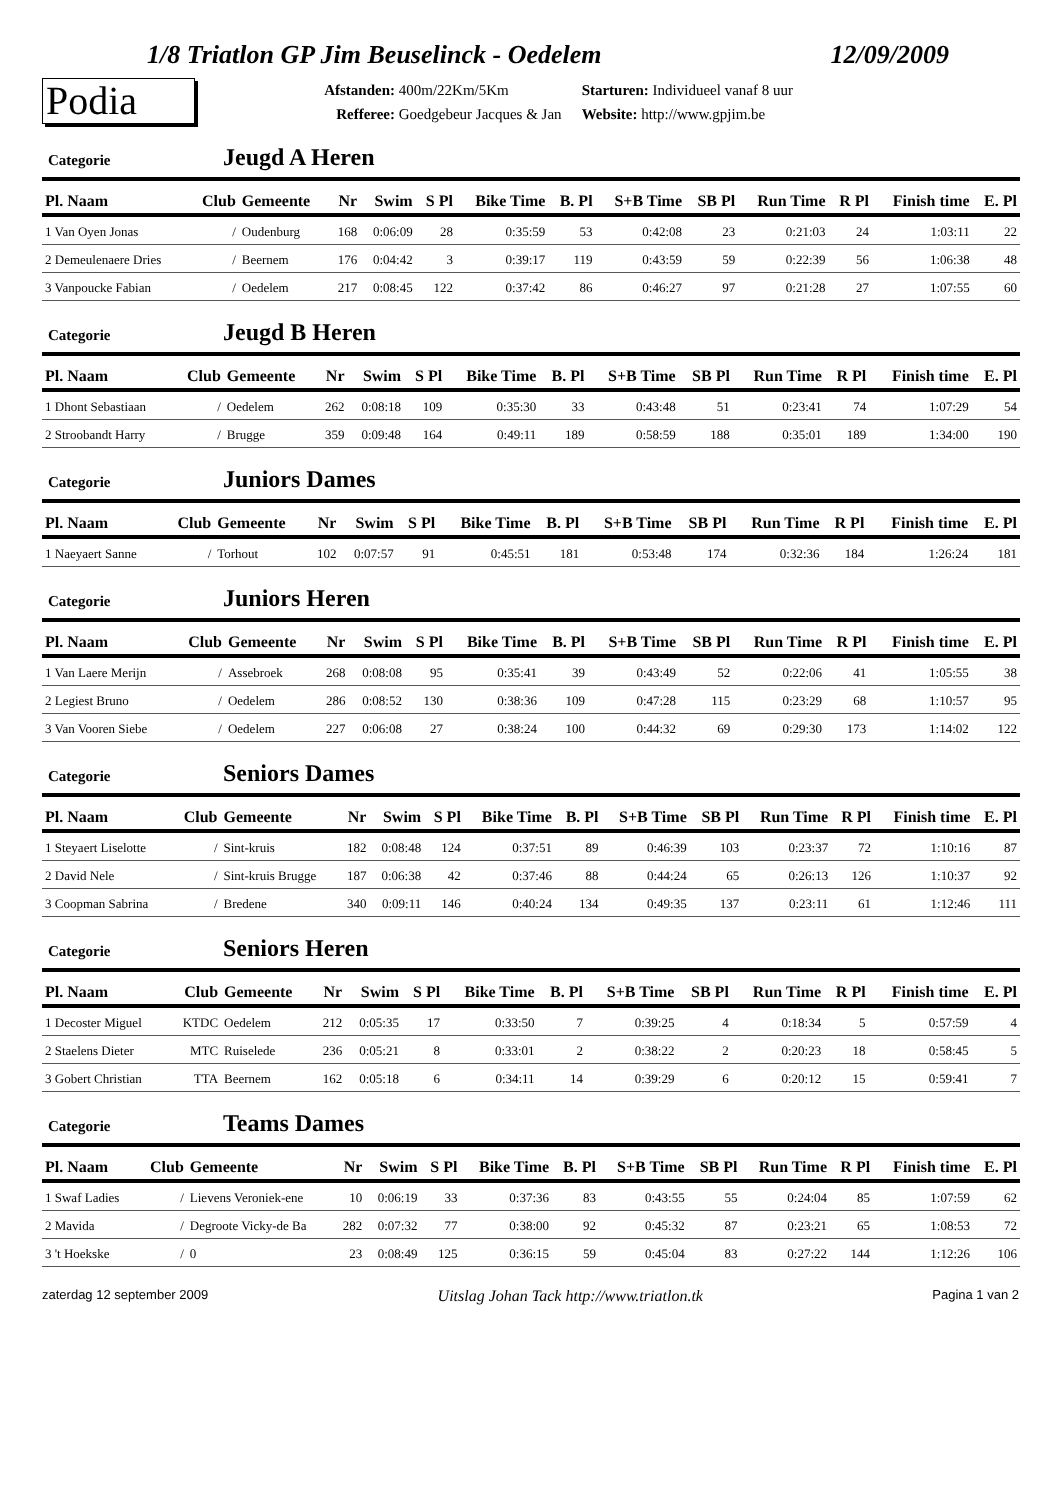1/8 Triatlon GP Jim Beuselinck - Oedelem 12/09/2009
Podia
Afstanden: 400m/22Km/5Km
Refferee: Goedgebeur Jacques & Jan
Starturen: Individueel vanaf 8 uur
Website: http://www.gpjim.be
Categorie Jeugd A Heren
| Pl. Naam | Club | Gemeente | Nr | Swim | S Pl | Bike Time | B. Pl | S+B Time | SB Pl | Run Time | R Pl | Finish time | E. Pl |
| --- | --- | --- | --- | --- | --- | --- | --- | --- | --- | --- | --- | --- | --- |
| 1 Van Oyen Jonas | / | Oudenburg | 168 | 0:06:09 | 28 | 0:35:59 | 53 | 0:42:08 | 23 | 0:21:03 | 24 | 1:03:11 | 22 |
| 2 Demeulenaere Dries | / | Beernem | 176 | 0:04:42 | 3 | 0:39:17 | 119 | 0:43:59 | 59 | 0:22:39 | 56 | 1:06:38 | 48 |
| 3 Vanpoucke Fabian | / | Oedelem | 217 | 0:08:45 | 122 | 0:37:42 | 86 | 0:46:27 | 97 | 0:21:28 | 27 | 1:07:55 | 60 |
Categorie Jeugd B Heren
| Pl. Naam | Club | Gemeente | Nr | Swim | S Pl | Bike Time | B. Pl | S+B Time | SB Pl | Run Time | R Pl | Finish time | E. Pl |
| --- | --- | --- | --- | --- | --- | --- | --- | --- | --- | --- | --- | --- | --- |
| 1 Dhont Sebastiaan | / | Oedelem | 262 | 0:08:18 | 109 | 0:35:30 | 33 | 0:43:48 | 51 | 0:23:41 | 74 | 1:07:29 | 54 |
| 2 Stroobandt Harry | / | Brugge | 359 | 0:09:48 | 164 | 0:49:11 | 189 | 0:58:59 | 188 | 0:35:01 | 189 | 1:34:00 | 190 |
Categorie Juniors Dames
| Pl. Naam | Club | Gemeente | Nr | Swim | S Pl | Bike Time | B. Pl | S+B Time | SB Pl | Run Time | R Pl | Finish time | E. Pl |
| --- | --- | --- | --- | --- | --- | --- | --- | --- | --- | --- | --- | --- | --- |
| 1 Naeyaert Sanne | / | Torhout | 102 | 0:07:57 | 91 | 0:45:51 | 181 | 0:53:48 | 174 | 0:32:36 | 184 | 1:26:24 | 181 |
Categorie Juniors Heren
| Pl. Naam | Club | Gemeente | Nr | Swim | S Pl | Bike Time | B. Pl | S+B Time | SB Pl | Run Time | R Pl | Finish time | E. Pl |
| --- | --- | --- | --- | --- | --- | --- | --- | --- | --- | --- | --- | --- | --- |
| 1 Van Laere Merijn | / | Assebroek | 268 | 0:08:08 | 95 | 0:35:41 | 39 | 0:43:49 | 52 | 0:22:06 | 41 | 1:05:55 | 38 |
| 2 Legiest Bruno | / | Oedelem | 286 | 0:08:52 | 130 | 0:38:36 | 109 | 0:47:28 | 115 | 0:23:29 | 68 | 1:10:57 | 95 |
| 3 Van Vooren Siebe | / | Oedelem | 227 | 0:06:08 | 27 | 0:38:24 | 100 | 0:44:32 | 69 | 0:29:30 | 173 | 1:14:02 | 122 |
Categorie Seniors Dames
| Pl. Naam | Club | Gemeente | Nr | Swim | S Pl | Bike Time | B. Pl | S+B Time | SB Pl | Run Time | R Pl | Finish time | E. Pl |
| --- | --- | --- | --- | --- | --- | --- | --- | --- | --- | --- | --- | --- | --- |
| 1 Steyaert Liselotte | / | Sint-kruis | 182 | 0:08:48 | 124 | 0:37:51 | 89 | 0:46:39 | 103 | 0:23:37 | 72 | 1:10:16 | 87 |
| 2 David Nele | / | Sint-kruis Brugge | 187 | 0:06:38 | 42 | 0:37:46 | 88 | 0:44:24 | 65 | 0:26:13 | 126 | 1:10:37 | 92 |
| 3 Coopman Sabrina | / | Bredene | 340 | 0:09:11 | 146 | 0:40:24 | 134 | 0:49:35 | 137 | 0:23:11 | 61 | 1:12:46 | 111 |
Categorie Seniors Heren
| Pl. Naam | Club | Gemeente | Nr | Swim | S Pl | Bike Time | B. Pl | S+B Time | SB Pl | Run Time | R Pl | Finish time | E. Pl |
| --- | --- | --- | --- | --- | --- | --- | --- | --- | --- | --- | --- | --- | --- |
| 1 Decoster Miguel | KTDC | Oedelem | 212 | 0:05:35 | 17 | 0:33:50 | 7 | 0:39:25 | 4 | 0:18:34 | 5 | 0:57:59 | 4 |
| 2 Staelens Dieter | MTC | Ruiselede | 236 | 0:05:21 | 8 | 0:33:01 | 2 | 0:38:22 | 2 | 0:20:23 | 18 | 0:58:45 | 5 |
| 3 Gobert Christian | TTA | Beernem | 162 | 0:05:18 | 6 | 0:34:11 | 14 | 0:39:29 | 6 | 0:20:12 | 15 | 0:59:41 | 7 |
Categorie Teams Dames
| Pl. Naam | Club | Gemeente | Nr | Swim | S Pl | Bike Time | B. Pl | S+B Time | SB Pl | Run Time | R Pl | Finish time | E. Pl |
| --- | --- | --- | --- | --- | --- | --- | --- | --- | --- | --- | --- | --- | --- |
| 1 Swaf Ladies | / | Lievens Veroniek-ene | 10 | 0:06:19 | 33 | 0:37:36 | 83 | 0:43:55 | 55 | 0:24:04 | 85 | 1:07:59 | 62 |
| 2 Mavida | / | Degroote Vicky-de Ba | 282 | 0:07:32 | 77 | 0:38:00 | 92 | 0:45:32 | 87 | 0:23:21 | 65 | 1:08:53 | 72 |
| 3 't Hoekske | / | 0 | 23 | 0:08:49 | 125 | 0:36:15 | 59 | 0:45:04 | 83 | 0:27:22 | 144 | 1:12:26 | 106 |
zaterdag 12 september 2009 Uitslag Johan Tack http://www.triatlon.tk Pagina 1 van 2